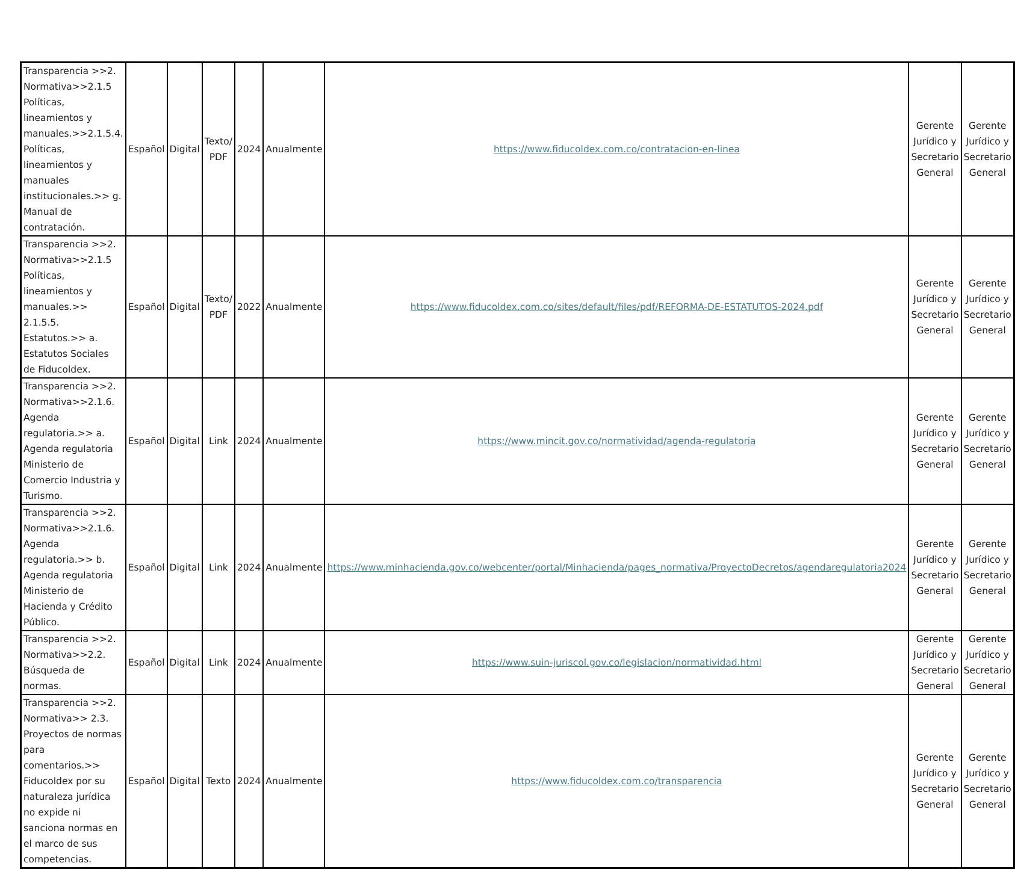| Transparencia >>2. Normativa>>2.1.5 Políticas, lineamientos y manuales.>>2.1.5.4. Políticas, lineamientos y manuales institucionales.>> g. Manual de contratación. | Español | Digital | Texto/ PDF | 2024 | Anualmente | https://www.fiducoldex.com.co/contratacion-en-linea | Gerente Jurídico y Secretario General | Gerente Jurídico y Secretario General |
| Transparencia >>2. Normativa>>2.1.5 Políticas, lineamientos y manuales.>> 2.1.5.5. Estatutos.>> a. Estatutos Sociales de Fiducoldex. | Español | Digital | Texto/ PDF | 2022 | Anualmente | https://www.fiducoldex.com.co/sites/default/files/pdf/REFORMA-DE-ESTATUTOS-2024.pdf | Gerente Jurídico y Secretario General | Gerente Jurídico y Secretario General |
| Transparencia >>2. Normativa>>2.1.6. Agenda regulatoria.>> a. Agenda regulatoria Ministerio de Comercio Industria y Turismo. | Español | Digital | Link | 2024 | Anualmente | https://www.mincit.gov.co/normatividad/agenda-regulatoria | Gerente Jurídico y Secretario General | Gerente Jurídico y Secretario General |
| Transparencia >>2. Normativa>>2.1.6. Agenda regulatoria.>> b. Agenda regulatoria Ministerio de Hacienda y Crédito Público. | Español | Digital | Link | 2024 | Anualmente | https://www.minhacienda.gov.co/webcenter/portal/Minhacienda/pages_normativa/ProyectoDecretos/agendaregulatoria2024 | Gerente Jurídico y Secretario General | Gerente Jurídico y Secretario General |
| Transparencia >>2. Normativa>>2.2. Búsqueda de normas. | Español | Digital | Link | 2024 | Anualmente | https://www.suin-juriscol.gov.co/legislacion/normatividad.html | Gerente Jurídico y Secretario General | Gerente Jurídico y Secretario General |
| Transparencia >>2. Normativa>> 2.3. Proyectos de normas para comentarios.>> Fiducoldex por su naturaleza jurídica no expide ni sanciona normas en el marco de sus competencias. | Español | Digital | Texto | 2024 | Anualmente | https://www.fiducoldex.com.co/transparencia | Gerente Jurídico y Secretario General | Gerente Jurídico y Secretario General |